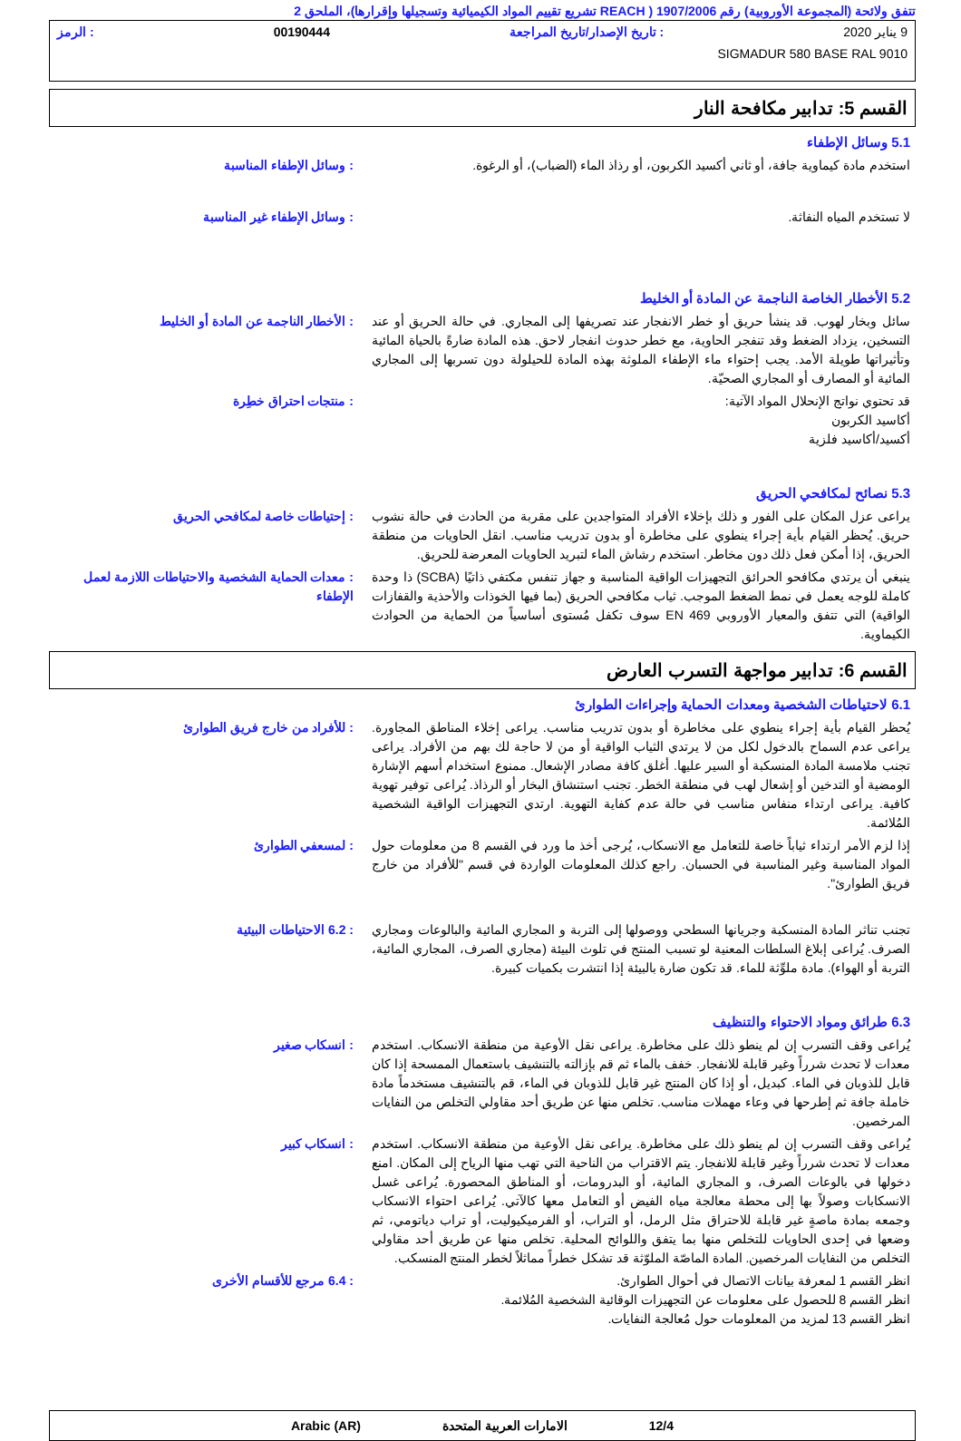تتفق ولائحة (المجموعة الأوروبية) رقم 1907/2006 ( REACH تشريع تقييم المواد الكيميائية وتسجيلها وإقرارها)، الملحق 2
9 يناير 2020: تاريخ الإصدار/تاريخ المراجعة 00190444: الرمز
SIGMADUR 580 BASE RAL 9010
القسم 5: تدابير مكافحة النار
5.1 وسائل الإطفاء
استخدم مادة كيماوية جافة، أو ثاني أكسيد الكربون، أو رذاذ الماء (الضباب)، أو الرغوة.
: وسائل الإطفاء المناسبة
لا تستخدم المياه النفاثة. : وسائل الإطفاء غير المناسبة
5.2 الأخطار الخاصة الناجمة عن المادة أو الخليط
سائل وبخار لهوب. قد ينشأ حريق أو خطر الانفجار عند تصريفها إلى المجاري. في حالة الحريق أو عند التسخين، يزداد الضغط وقد تنفجر الحاوية، مع خطر حدوث انفجار لاحق. هذه المادة ضارةً بالحياة المائية وتأثيراتها طويلة الأمد. يجب إحتواء ماء الإطفاء الملوثة بهذه المادة للحيلولة دون تسربها إلى المجاري المائية أو المصارف أو المجاري الصحيّة.
: الأخطار الناجمة عن المادة أو الخليط
قد تحتوي نواتج الإنحلال المواد الآتية:
أكاسيد الكربون
أكسيد/أكاسيد فلزية
: منتجات احتراق خطِرة
5.3 نصائح لمكافحي الحريق
يراعى عزل المكان على الفور و ذلك بإخلاء الأفراد المتواجدين على مقربة من الحادث في حالة نشوب حريق. يُحظر القيام بأية إجراء ينطوي على مخاطرة أو بدون تدريب مناسب. انقل الحاويات من منطقة الحريق، إذا أمكن فعل ذلك دون مخاطر. استخدم رشاش الماء لتبريد الحاويات المعرضة للحريق.
: إحتياطات خاصة لمكافحي الحريق
ينبغي أن يرتدي مكافحو الحرائق التجهيزات الواقية المناسبة و جهاز تنفس مكتفي ذاتيًا (SCBA) ذا وحدة كاملة للوجه يعمل في نمط الضغط الموجب. ثياب مكافحي الحريق (بما فيها الخوذات والأحذية والقفازات الواقية) التي تتفق والمعيار الأوروبي EN 469 سوف تكفل مُستوى أساسياً من الحماية من الحوادث الكيماوية.
: معدات الحماية الشخصية والاحتياطات اللازمة لعمل الإطفاء
القسم 6: تدابير مواجهة التسرب العارض
6.1 لاحتياطات الشخصية ومعدات الحماية وإجراءات الطوارئ
يُحظر القيام بأية إجراء ينطوي على مخاطرة أو بدون تدريب مناسب. يراعى إخلاء المناطق المجاورة. يراعى عدم السماح بالدخول لكل من لا يرتدي الثياب الواقية أو من لا حاجة لك بهم من الأفراد. يراعى تجنب ملامسة المادة المنسكبة أو السير عليها. أغلق كافة مصادر الإشعال. ممنوع استخدام أسهم الإشارة الومضية أو التدخين أو إشعال لهب في منطقة الخطر. تجنب استنشاق البخار أو الرذاذ. يُراعى توفير تهوية كافية. يراعى ارتداء منفاس مناسب في حالة عدم كفاية التهوية. ارتدي التجهيزات الواقية الشخصية المُلائمة.
: للأفراد من خارج فريق الطوارئ
إذا لزم الأمر ارتداء ثياباً خاصة للتعامل مع الانسكاب، يُرجى أخذ ما ورد في القسم 8 من معلومات حول المواد المناسبة وغير المناسبة في الحسبان. راجع كذلك المعلومات الواردة في قسم "للأفراد من خارج فريق الطوارئ".
: لمسعفي الطوارئ
تجنب تناثر المادة المنسكبة وجريانها السطحي ووصولها إلى التربة و المجاري المائية والبالوعات ومجاري الصرف. يُراعى إبلاغ السلطات المعنية لو تسبب المنتج في تلوث البيئة (مجاري الصرف، المجاري المائية، التربة أو الهواء). مادة ملوِّثة للماء. قد تكون ضارة بالبيئة إذا انتشرت بكميات كبيرة.
: 6.2 الاحتياطات البيئية
6.3 طرائق ومواد الاحتواء والتنظيف
يُراعى وقف التسرب إن لم ينطو ذلك على مخاطرة. يراعى نقل الأوعية من منطقة الانسكاب. استخدم معدات لا تحدث شرراً وغير قابلة للانفجار. خفف بالماء ثم قم بإزالته بالتنشيف باستعمال الممسحة إذا كان قابل للذوبان في الماء. كبديل، أو إذا كان المنتج غير قابل للذوبان في الماء، قم بالتنشيف مستخدماً مادة خاملة جافة ثم إطرحها في وعاء مهملات مناسب. تخلص منها عن طريق أحد مقاولي التخلص من النفايات المرخصين.
: انسكاب صغير
يُراعى وقف التسرب إن لم ينطو ذلك على مخاطرة. يراعى نقل الأوعية من منطقة الانسكاب. استخدم معدات لا تحدث شرراً وغير قابلة للانفجار. يتم الاقتراب من الناحية التي تهب منها الرياح إلى المكان. امنع دخولها في بالوعات الصرف، و المجاري المائية، أو البدرومات، أو المناطق المحصورة. يُراعى غسل الانسكابات وصولاً بها إلى محطة معالجة مياه الفيض أو التعامل معها كالآتي. يُراعى احتواء الانسكاب وجمعه بمادة ماصةٍ غير قابلة للاحتراق مثل الرمل، أو التراب، أو الفرميكيوليت، أو تراب دياتومي، ثم وضعها في إحدى الحاويات للتخلص منها بما يتفق واللوائح المحلية. تخلص منها عن طريق أحد مقاولي التخلص من النفايات المرخصين. المادة الماصّة الملوّثة قد تشكل خطراً مماثلاً لخطر المنتج المنسكب.
: انسكاب كبير
انظر القسم 1 لمعرفة بيانات الاتصال في أحوال الطوارئ.
انظر القسم 8 للحصول على معلومات عن التجهيزات الوقائية الشخصية المُلائمة.
انظر القسم 13 لمزيد من المعلومات حول مُعالجة النفايات.
: 6.4 مرجع للأقسام الأخرى
12/4 الامارات العربية المتحدة Arabic (AR)